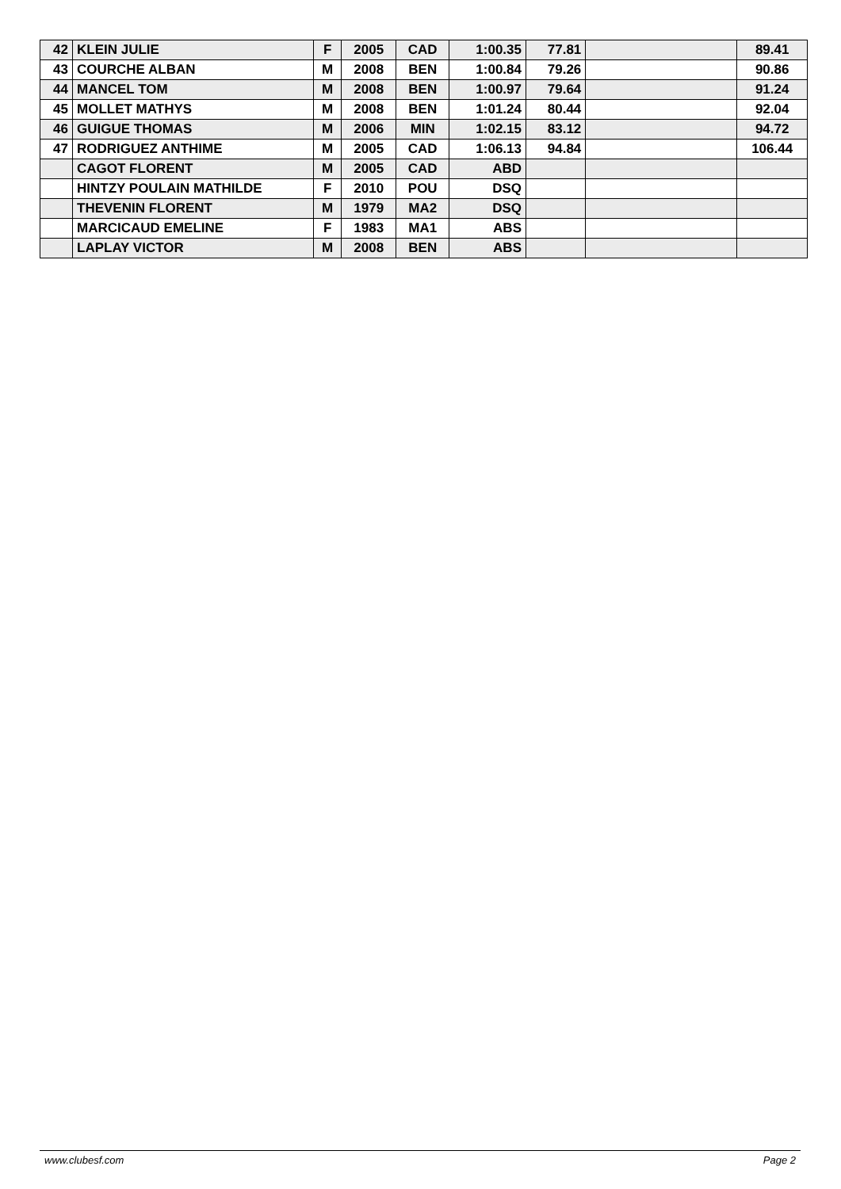| 42 | KLEIN JULIE | F | 2005 | CAD | 1:00.35 | 77.81 | | 89.41 |
| 43 | COURCHE ALBAN | M | 2008 | BEN | 1:00.84 | 79.26 | | 90.86 |
| 44 | MANCEL TOM | M | 2008 | BEN | 1:00.97 | 79.64 | | 91.24 |
| 45 | MOLLET MATHYS | M | 2008 | BEN | 1:01.24 | 80.44 | | 92.04 |
| 46 | GUIGUE THOMAS | M | 2006 | MIN | 1:02.15 | 83.12 | | 94.72 |
| 47 | RODRIGUEZ ANTHIME | M | 2005 | CAD | 1:06.13 | 94.84 | | 106.44 |
| | CAGOT FLORENT | M | 2005 | CAD | ABD | | | |
| | HINTZY POULAIN MATHILDE | F | 2010 | POU | DSQ | | | |
| | THEVENIN FLORENT | M | 1979 | MA2 | DSQ | | | |
| | MARCICAUD EMELINE | F | 1983 | MA1 | ABS | | | |
| | LAPLAY VICTOR | M | 2008 | BEN | ABS | | | |
www.clubesf.com Page 2